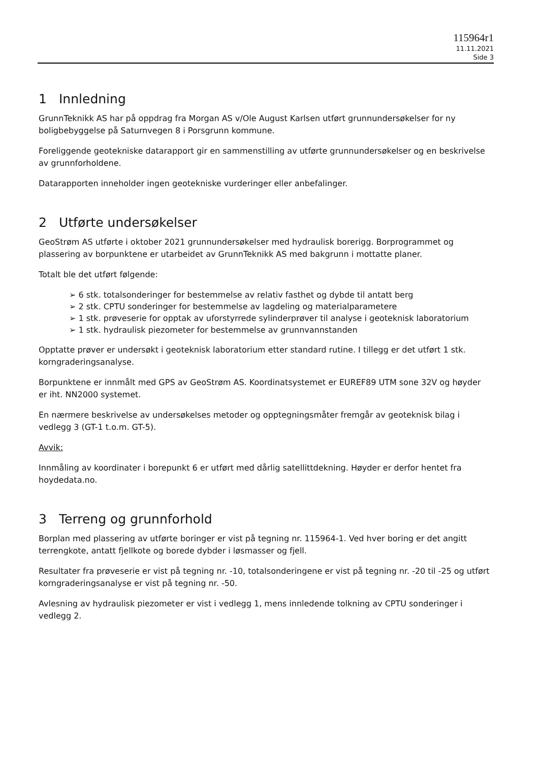115964r1
11.11.2021
Side 3
1 Innledning
GrunnTeknikk AS har på oppdrag fra Morgan AS v/Ole August Karlsen utført grunnundersøkelser for ny boligbebyggelse på Saturnvegen 8 i Porsgrunn kommune.
Foreliggende geotekniske datarapport gir en sammenstilling av utførte grunnundersøkelser og en beskrivelse av grunnforholdene.
Datarapporten inneholder ingen geotekniske vurderinger eller anbefalinger.
2 Utførte undersøkelser
GeoStrøm AS utførte i oktober 2021 grunnundersøkelser med hydraulisk borerigg. Borprogrammet og plassering av borpunktene er utarbeidet av GrunnTeknikk AS med bakgrunn i mottatte planer.
Totalt ble det utført følgende:
➢ 6 stk. totalsonderinger for bestemmelse av relativ fasthet og dybde til antatt berg
➢ 2 stk. CPTU sonderinger for bestemmelse av lagdeling og materialparametere
➢ 1 stk. prøveserie for opptak av uforstyrrede sylinderprøver til analyse i geoteknisk laboratorium
➢ 1 stk. hydraulisk piezometer for bestemmelse av grunnvannstanden
Opptatte prøver er undersøkt i geoteknisk laboratorium etter standard rutine. I tillegg er det utført 1 stk. korngraderingsanalyse.
Borpunktene er innmålt med GPS av GeoStrøm AS. Koordinatsystemet er EUREF89 UTM sone 32V og høyder er iht. NN2000 systemet.
En nærmere beskrivelse av undersøkelses metoder og opptegningsmåter fremgår av geoteknisk bilag i vedlegg 3 (GT-1 t.o.m. GT-5).
Avvik:
Innmåling av koordinater i borepunkt 6 er utført med dårlig satellittdekning. Høyder er derfor hentet fra hoydedata.no.
3 Terreng og grunnforhold
Borplan med plassering av utførte boringer er vist på tegning nr. 115964-1. Ved hver boring er det angitt terrengkote, antatt fjellkote og borede dybder i løsmasser og fjell.
Resultater fra prøveserie er vist på tegning nr. -10, totalsonderingene er vist på tegning nr. -20 til -25 og utført korngraderingsanalyse er vist på tegning nr. -50.
Avlesning av hydraulisk piezometer er vist i vedlegg 1, mens innledende tolkning av CPTU sonderinger i vedlegg 2.